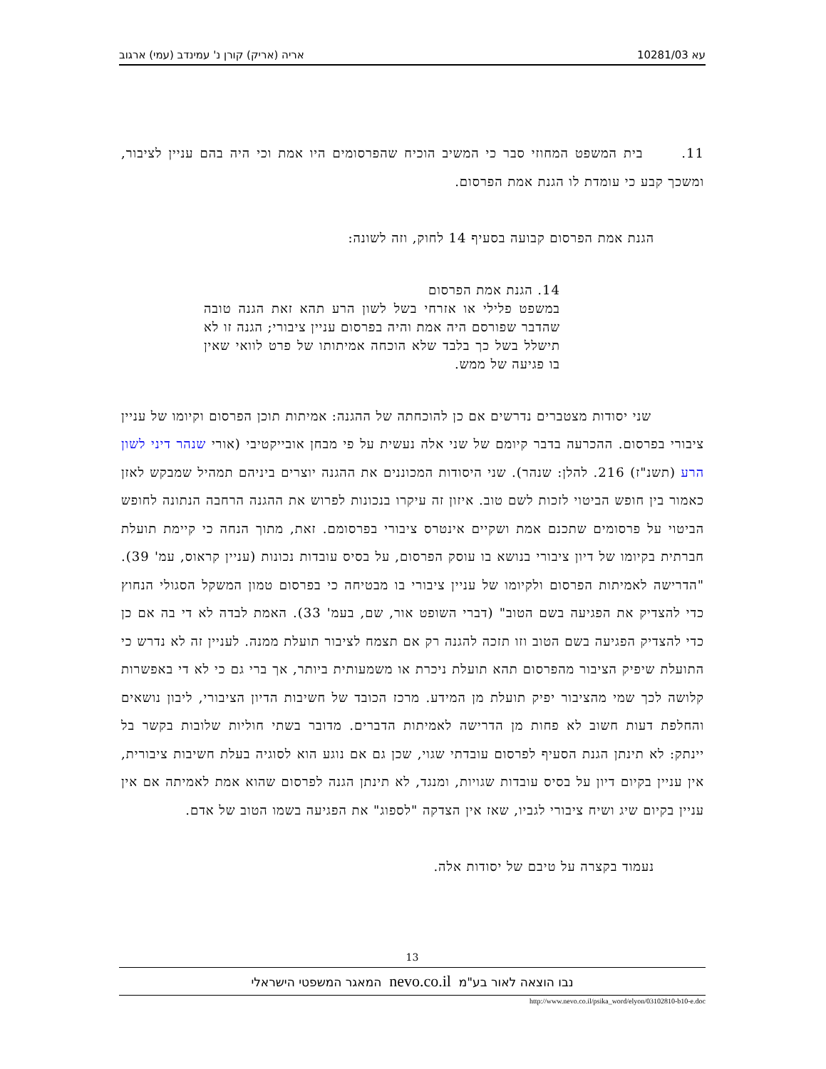עא 10281/03 אריה (אריק) קורן נ' עמינדב (עמי) ארגוב
11. בית המשפט המחוזי סבר כי המשיב הוכיח שהפרסומים היו אמת וכי היה בהם עניין לציבור, ומשכך קבע כי עומדת לו הגנת אמת הפרסום.
הגנת אמת הפרסום קבועה בסעיף 14 לחוק, וזה לשונה:
14. הגנת אמת הפרסום
במשפט פלילי או אזרחי בשל לשון הרע תהא זאת הגנה טובה שהדבר שפורסם היה אמת והיה בפרסום עניין ציבורי; הגנה זו לא תישלל בשל כך בלבד שלא הוכחה אמיתותו של פרט לוואי שאין בו פגיעה של ממש.
שני יסודות מצטברים נדרשים אם כן להוכחתה של ההגנה: אמיתות תוכן הפרסום וקיומו של עניין ציבורי בפרסום. ההכרעה בדבר קיומם של שני אלה נעשית על פי מבחן אובייקטיבי (אורי שנהר דיני לשון הרע (תשנ"ז) 216. להלן: שנהר). שני היסודות המכוננים את ההגנה יוצרים ביניהם תמהיל שמבקש לאזן כאמור בין חופש הביטוי לזכות לשם טוב. איזון זה עיקרו בנכונות לפרוש את ההגנה הרחבה הנתונה לחופש הביטוי על פרסומים שתכנם אמת ושקיים אינטרס ציבורי בפרסומם. זאת, מתוך הנחה כי קיימת תועלת חברתית בקיומו של דיון ציבורי בנושא בו עוסק הפרסום, על בסיס עובדות נכונות (עניין קראוס, עמ' 39). "הדרישה לאמיתות הפרסום ולקיומו של עניין ציבורי בו מבטיחה כי בפרסום טמון המשקל הסגולי הנחוץ כדי להצדיק את הפגיעה בשם הטוב" (דברי השופט אור, שם, בעמ' 33). האמת לבדה לא די בה אם כן כדי להצדיק הפגיעה בשם הטוב וזו תזכה להגנה רק אם תצמח לציבור תועלת ממנה. לעניין זה לא נדרש כי התועלת שיפיק הציבור מהפרסום תהא תועלת ניכרת או משמעותית ביותר, אך ברי גם כי לא די באפשרות קלושה לכך שמי מהציבור יפיק תועלת מן המידע. מרכז הכובד של חשיבות הדיון הציבורי, ליבון נושאים והחלפת דעות חשוב לא פחות מן הדרישה לאמיתות הדברים. מדובר בשתי חוליות שלובות בקשר בל יינתק: לא תינתן הגנת הסעיף לפרסום עובדתי שגוי, שכן גם אם נוגע הוא לסוגיה בעלת חשיבות ציבורית, אין עניין בקיום דיון על בסיס עובדות שגויות, ומנגד, לא תינתן הגנה לפרסום שהוא אמת לאמיתה אם אין עניין בקיום שיג ושיח ציבורי לגביו, שאז אין הצדקה "לספוג" את הפגיעה בשמו הטוב של אדם.
נעמוד בקצרה על טיבם של יסודות אלה.
13
נבו הוצאה לאור בע"מ nevo.co.il המאגר המשפטי הישראלי
http://www.nevo.co.il/psika_word/elyon/03102810-b10-e.doc